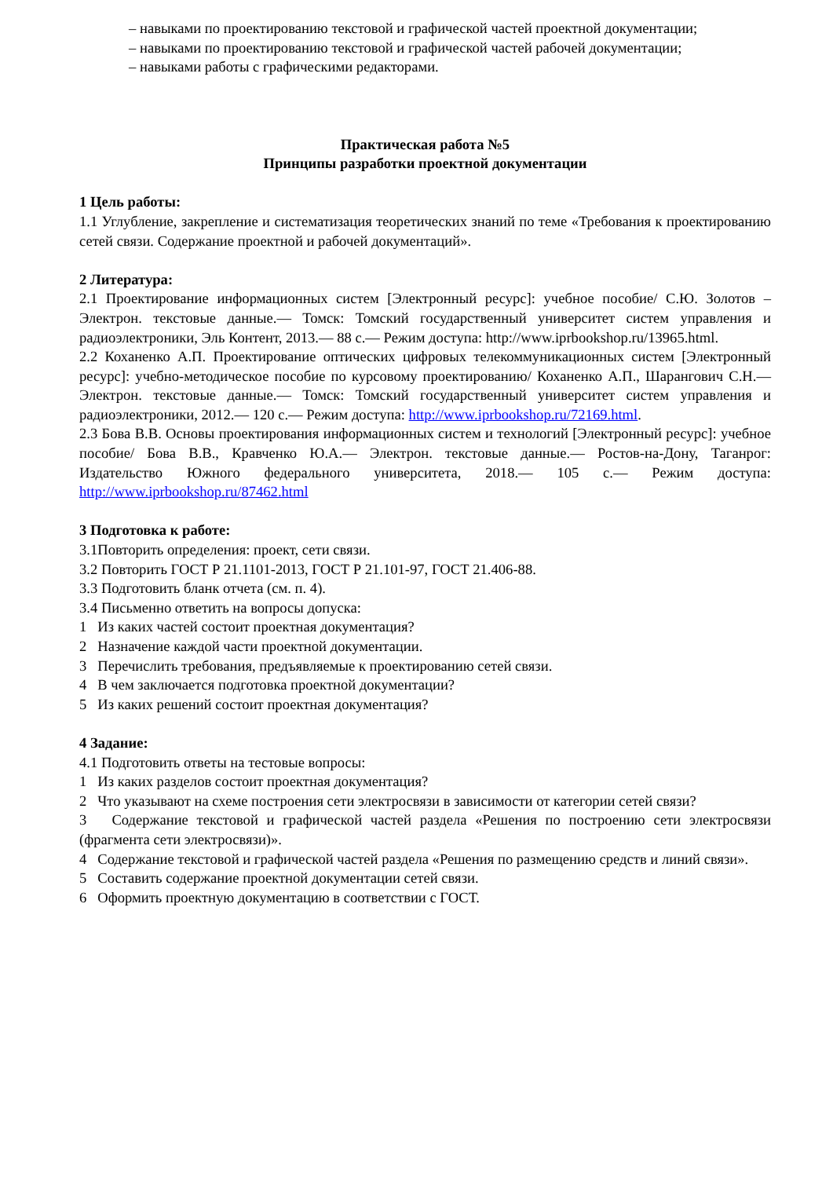– навыками по проектированию текстовой и графической частей проектной документации;
– навыками по проектированию текстовой и графической частей рабочей документации;
– навыками работы с графическими редакторами.
Практическая работа №5
Принципы разработки проектной документации
1 Цель работы:
1.1 Углубление, закрепление и систематизация теоретических знаний по теме «Требования к проектированию сетей связи. Содержание проектной и рабочей документаций».
2 Литература:
2.1 Проектирование информационных систем [Электронный ресурс]: учебное пособие/ С.Ю. Золотов – Электрон. текстовые данные.— Томск: Томский государственный университет систем управления и радиоэлектроники, Эль Контент, 2013.— 88 с.— Режим доступа: http://www.iprbookshop.ru/13965.html.
2.2 Коханенко А.П. Проектирование оптических цифровых телекоммуникационных систем [Электронный ресурс]: учебно-методическое пособие по курсовому проектированию/ Коханенко А.П., Шарангович С.Н.— Электрон. текстовые данные.— Томск: Томский государственный университет систем управления и радиоэлектроники, 2012.— 120 с.— Режим доступа: http://www.iprbookshop.ru/72169.html.
2.3 Бова В.В. Основы проектирования информационных систем и технологий [Электронный ресурс]: учебное пособие/ Бова В.В., Кравченко Ю.А.— Электрон. текстовые данные.— Ростов-на-Дону, Таганрог: Издательство Южного федерального университета, 2018.— 105 с.— Режим доступа: http://www.iprbookshop.ru/87462.html
3 Подготовка к работе:
3.1Повторить определения: проект, сети связи.
3.2 Повторить ГОСТ Р 21.1101-2013, ГОСТ Р 21.101-97, ГОСТ 21.406-88.
3.3 Подготовить бланк отчета (см. п. 4).
3.4 Письменно ответить на вопросы допуска:
1 Из каких частей состоит проектная документация?
2 Назначение каждой части проектной документации.
3 Перечислить требования, предъявляемые к проектированию сетей связи.
4 В чем заключается подготовка проектной документации?
5 Из каких решений состоит проектная документация?
4 Задание:
4.1 Подготовить ответы на тестовые вопросы:
1 Из каких разделов состоит проектная документация?
2 Что указывают на схеме построения сети электросвязи в зависимости от категории сетей связи?
3 Содержание текстовой и графической частей раздела «Решения по построению сети электросвязи (фрагмента сети электросвязи)».
4 Содержание текстовой и графической частей раздела «Решения по размещению средств и линий связи».
5 Составить содержание проектной документации сетей связи.
6 Оформить проектную документацию в соответствии с ГОСТ.